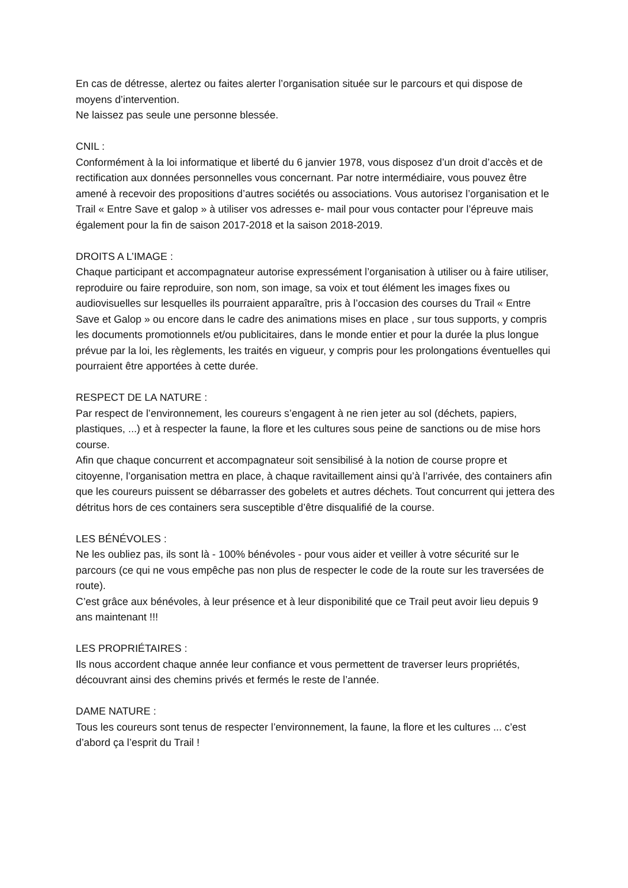En cas de détresse, alertez ou faites alerter l’organisation située sur le parcours et qui dispose de moyens d’intervention.
Ne laissez pas seule une personne blessée.
CNIL :
Conformément à la loi informatique et liberté du 6 janvier 1978, vous disposez d’un droit d’accès et de rectification aux données personnelles vous concernant. Par notre intermédiaire, vous pouvez être amené à recevoir des propositions d’autres sociétés ou associations. Vous autorisez l’organisation et le Trail « Entre Save et galop » à utiliser vos adresses e- mail pour vous contacter pour l’épreuve mais également pour la fin de saison 2017-2018 et la saison 2018-2019.
DROITS A L’IMAGE :
Chaque participant et accompagnateur autorise expressément l’organisation à utiliser ou à faire utiliser, reproduire ou faire reproduire, son nom, son image, sa voix et tout élément les images fixes ou audiovisuelles sur lesquelles ils pourraient apparaître, pris à l’occasion des courses du Trail « Entre Save et Galop » ou encore dans le cadre des animations mises en place , sur tous supports, y compris les documents promotionnels et/ou publicitaires, dans le monde entier et pour la durée la plus longue prévue par la loi, les règlements, les traités en vigueur, y compris pour les prolongations éventuelles qui pourraient être apportées à cette durée.
RESPECT DE LA NATURE :
Par respect de l’environnement, les coureurs s’engagent à ne rien jeter au sol (déchets, papiers, plastiques, ...) et à respecter la faune, la flore et les cultures sous peine de sanctions ou de mise hors course.
Afin que chaque concurrent et accompagnateur soit sensibilisé à la notion de course propre et citoyenne, l’organisation mettra en place, à chaque ravitaillement ainsi qu’à l’arrivée, des containers afin que les coureurs puissent se débarrasser des gobelets et autres déchets. Tout concurrent qui jettera des détritus hors de ces containers sera susceptible d’être disqualifié de la course.
LES BÉNÉVOLES :
Ne les oubliez pas, ils sont là - 100% bénévoles - pour vous aider et veiller à votre sécurité sur le parcours (ce qui ne vous empêche pas non plus de respecter le code de la route sur les traversées de route).
C’est grâce aux bénévoles, à leur présence et à leur disponibilité que ce Trail peut avoir lieu depuis 9 ans maintenant !!!
LES PROPRIÉTAIRES :
Ils nous accordent chaque année leur confiance et vous permettent de traverser leurs propriétés, découvrant ainsi des chemins privés et fermés le reste de l’année.
DAME NATURE :
Tous les coureurs sont tenus de respecter l’environnement, la faune, la flore et les cultures ... c’est d’abord ça l’esprit du Trail !